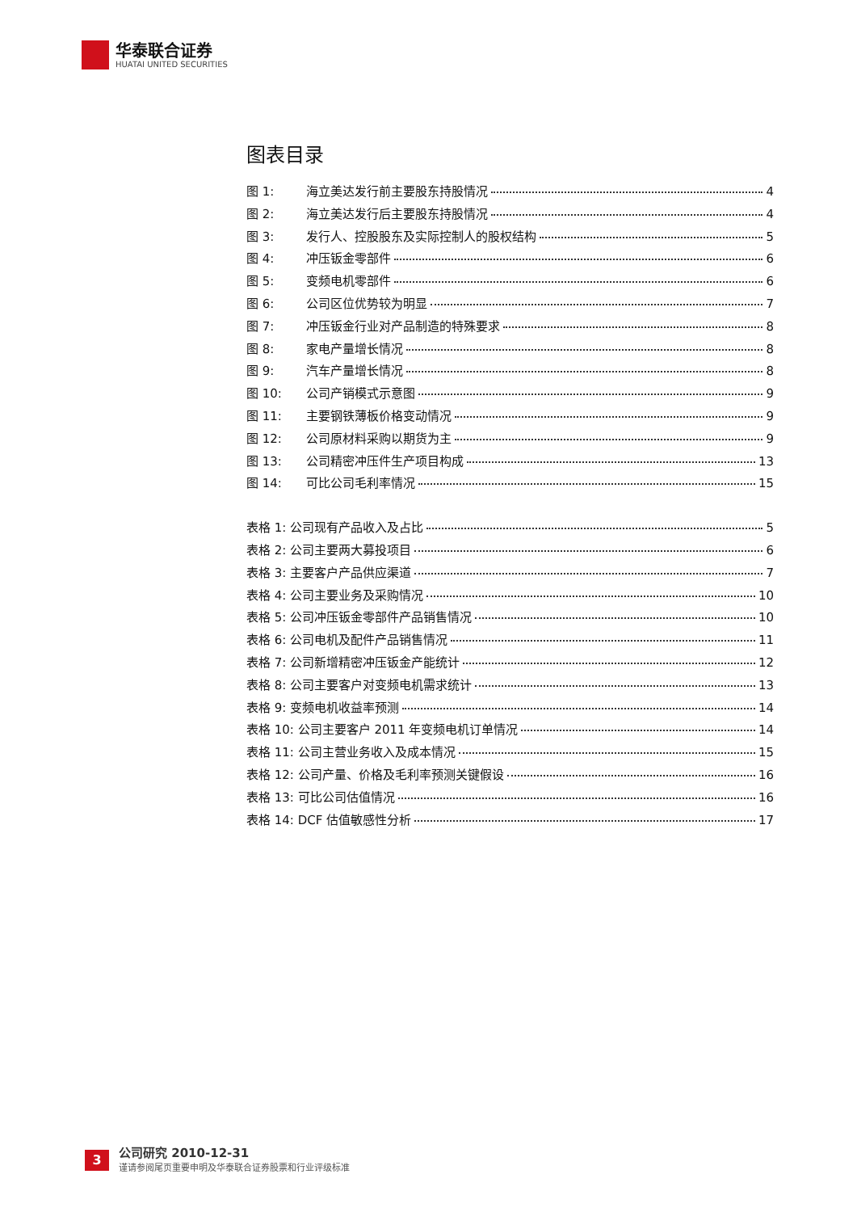华泰联合证券
HUATAI UNITED SECURITIES
图表目录
图 1: 海立美达发行前主要股东持股情况 4
图 2: 海立美达发行后主要股东持股情况 4
图 3: 发行人、控股股东及实际控制人的股权结构 5
图 4: 冲压钣金零部件 6
图 5: 变频电机零部件 6
图 6: 公司区位优势较为明显 7
图 7: 冲压钣金行业对产品制造的特殊要求 8
图 8: 家电产量增长情况 8
图 9: 汽车产量增长情况 8
图 10: 公司产销模式示意图 9
图 11: 主要钢铁薄板价格变动情况 9
图 12: 公司原材料采购以期货为主 9
图 13: 公司精密冲压件生产项目构成 13
图 14: 可比公司毛利率情况 15
表格 1: 公司现有产品收入及占比 5
表格 2: 公司主要两大募投项目 6
表格 3: 主要客户产品供应渠道 7
表格 4: 公司主要业务及采购情况 10
表格 5: 公司冲压钣金零部件产品销售情况 10
表格 6: 公司电机及配件产品销售情况 11
表格 7: 公司新增精密冲压钣金产能统计 12
表格 8: 公司主要客户对变频电机需求统计 13
表格 9: 变频电机收益率预测 14
表格 10: 公司主要客户 2011 年变频电机订单情况 14
表格 11: 公司主营业务收入及成本情况 15
表格 12: 公司产量、价格及毛利率预测关键假设 16
表格 13: 可比公司估值情况 16
表格 14: DCF 估值敏感性分析 17
3
公司研究 2010-12-31
谨请参阅尾页重要申明及华泰联合证券股票和行业评级标准